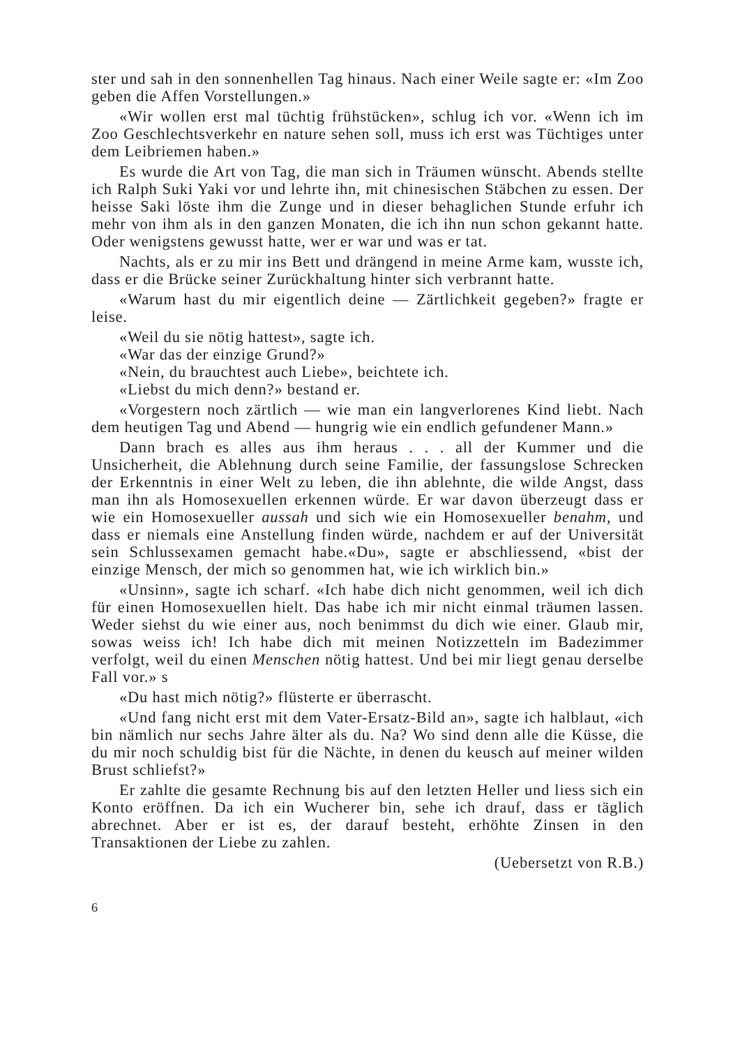ster und sah in den sonnenhellen Tag hinaus. Nach einer Weile sagte er: «Im Zoo geben die Affen Vorstellungen.»
«Wir wollen erst mal tüchtig frühstücken», schlug ich vor. «Wenn ich im Zoo Geschlechtsverkehr en nature sehen soll, muss ich erst was Tüchtiges unter dem Leibriemen haben.»
Es wurde die Art von Tag, die man sich in Träumen wünscht. Abends stellte ich Ralph Suki Yaki vor und lehrte ihn, mit chinesischen Stäbchen zu essen. Der heisse Saki löste ihm die Zunge und in dieser behaglichen Stunde erfuhr ich mehr von ihm als in den ganzen Monaten, die ich ihn nun schon gekannt hatte. Oder wenigstens gewusst hatte, wer er war und was er tat.
Nachts, als er zu mir ins Bett und drängend in meine Arme kam, wusste ich, dass er die Brücke seiner Zurückhaltung hinter sich verbrannt hatte.
«Warum hast du mir eigentlich deine — Zärtlichkeit gegeben?» fragte er leise.
«Weil du sie nötig hattest», sagte ich.
«War das der einzige Grund?»
«Nein, du brauchtest auch Liebe», beichtete ich.
«Liebst du mich denn?» bestand er.
«Vorgestern noch zärtlich — wie man ein langverlorenes Kind liebt. Nach dem heutigen Tag und Abend — hungrig wie ein endlich gefundener Mann.»
Dann brach es alles aus ihm heraus . . . all der Kummer und die Unsicherheit, die Ablehnung durch seine Familie, der fassungslose Schrecken der Erkenntnis in einer Welt zu leben, die ihn ablehnte, die wilde Angst, dass man ihn als Homosexuellen erkennen würde. Er war davon überzeugt dass er wie ein Homosexueller aussah und sich wie ein Homosexueller benahm, und dass er niemals eine Anstellung finden würde, nachdem er auf der Universität sein Schlussexamen gemacht habe.«Du», sagte er abschliessend, «bist der einzige Mensch, der mich so genommen hat, wie ich wirklich bin.»
«Unsinn», sagte ich scharf. «Ich habe dich nicht genommen, weil ich dich für einen Homosexuellen hielt. Das habe ich mir nicht einmal träumen lassen. Weder siehst du wie einer aus, noch benimmst du dich wie einer. Glaub mir, sowas weiss ich! Ich habe dich mit meinen Notizzetteln im Badezimmer verfolgt, weil du einen Menschen nötig hattest. Und bei mir liegt genau derselbe Fall vor.» s
«Du hast mich nötig?» flüsterte er überrascht.
«Und fang nicht erst mit dem Vater-Ersatz-Bild an», sagte ich halblaut, «ich bin nämlich nur sechs Jahre älter als du. Na? Wo sind denn alle die Küsse, die du mir noch schuldig bist für die Nächte, in denen du keusch auf meiner wilden Brust schliefst?»
Er zahlte die gesamte Rechnung bis auf den letzten Heller und liess sich ein Konto eröffnen. Da ich ein Wucherer bin, sehe ich drauf, dass er täglich abrechnet. Aber er ist es, der darauf besteht, erhöhte Zinsen in den Transaktionen der Liebe zu zahlen.
(Uebersetzt von R.B.)
6